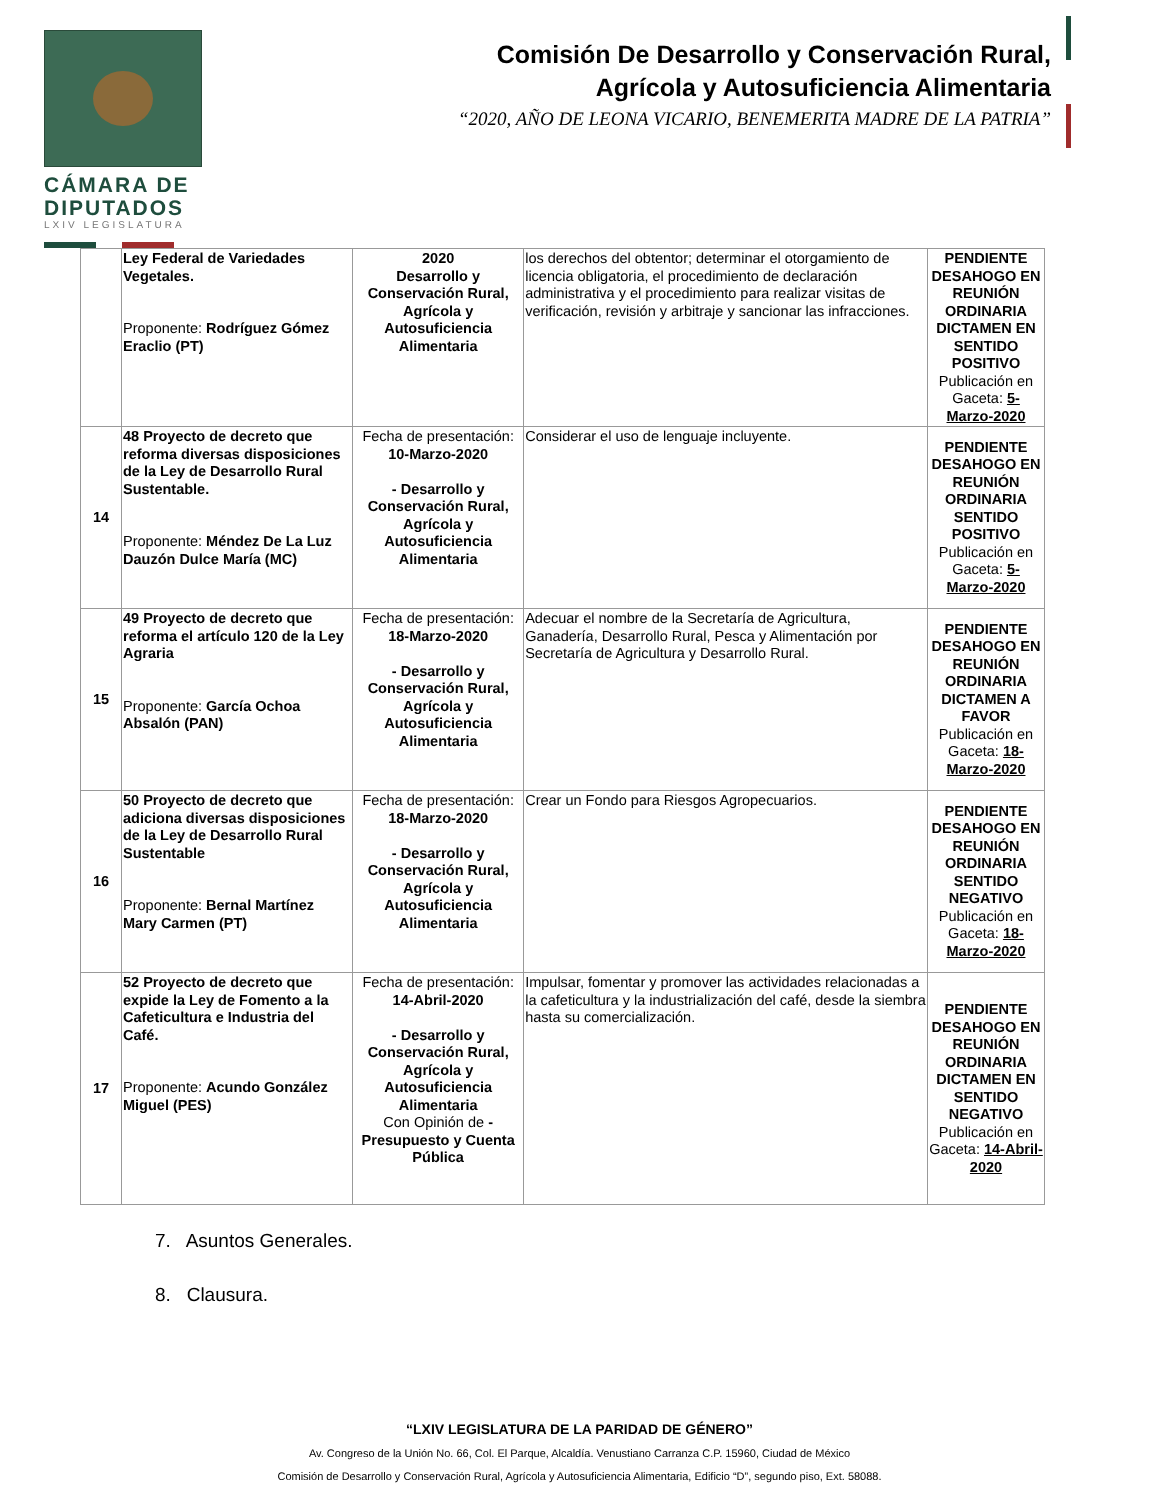CÁMARA DE
DIPUTADOS
LXIV LEGISLATURA
Comisión De Desarrollo y Conservación Rural,
Agrícola y Autosuficiencia Alimentaria
“2020, AÑO DE LEONA VICARIO, BENEMERITA MADRE DE LA PATRIA”
| | Ley Federal de Variedades Vegetales. Proponente: Rodríguez Gómez Eraclio (PT) | 2020 Desarrollo y Conservación Rural, Agrícola y Autosuficiencia Alimentaria | los derechos del obtentor; determinar el otorgamiento de licencia obligatoria, el procedimiento de declaración administrativa y el procedimiento para realizar visitas de verificación, revisión y arbitraje y sancionar las infracciones. | PENDIENTE DESAHOGO EN REUNIÓN ORDINARIA DICTAMEN EN SENTIDO POSITIVO Publicación en Gaceta: 5-Marzo-2020 |
| 14 | 48 Proyecto de decreto que reforma diversas disposiciones de la Ley de Desarrollo Rural Sustentable. Proponente: Méndez De La Luz Dauzón Dulce María (MC) | Fecha de presentación: 10-Marzo-2020 - Desarrollo y Conservación Rural, Agrícola y Autosuficiencia Alimentaria | Considerar el uso de lenguaje incluyente. | PENDIENTE DESAHOGO EN REUNIÓN ORDINARIA SENTIDO POSITIVO Publicación en Gaceta: 5-Marzo-2020 |
| 15 | 49 Proyecto de decreto que reforma el artículo 120 de la Ley Agraria Proponente: García Ochoa Absalón (PAN) | Fecha de presentación: 18-Marzo-2020 - Desarrollo y Conservación Rural, Agrícola y Autosuficiencia Alimentaria | Adecuar el nombre de la Secretaría de Agricultura, Ganadería, Desarrollo Rural, Pesca y Alimentación por Secretaría de Agricultura y Desarrollo Rural. | PENDIENTE DESAHOGO EN REUNIÓN ORDINARIA DICTAMEN A FAVOR Publicación en Gaceta: 18-Marzo-2020 |
| 16 | 50 Proyecto de decreto que adiciona diversas disposiciones de la Ley de Desarrollo Rural Sustentable Proponente: Bernal Martínez Mary Carmen (PT) | Fecha de presentación: 18-Marzo-2020 - Desarrollo y Conservación Rural, Agrícola y Autosuficiencia Alimentaria | Crear un Fondo para Riesgos Agropecuarios. | PENDIENTE DESAHOGO EN REUNIÓN ORDINARIA SENTIDO NEGATIVO Publicación en Gaceta: 18-Marzo-2020 |
| 17 | 52 Proyecto de decreto que expide la Ley de Fomento a la Cafeticultura e Industria del Café. Proponente: Acundo González Miguel (PES) | Fecha de presentación: 14-Abril-2020 - Desarrollo y Conservación Rural, Agrícola y Autosuficiencia Alimentaria Con Opinión de - Presupuesto y Cuenta Pública | Impulsar, fomentar y promover las actividades relacionadas a la cafeticultura y la industrialización del café, desde la siembra hasta su comercialización. | PENDIENTE DESAHOGO EN REUNIÓN ORDINARIA DICTAMEN EN SENTIDO NEGATIVO Publicación en Gaceta: 14-Abril-2020 |
7. Asuntos Generales.
8. Clausura.
“LXIV LEGISLATURA DE LA PARIDAD DE GÉNERO”
Av. Congreso de la Unión No. 66, Col. El Parque, Alcaldía. Venustiano Carranza C.P. 15960, Ciudad de México
Comisión de Desarrollo y Conservación Rural, Agrícola y Autosuficiencia Alimentaria, Edificio “D”, segundo piso, Ext. 58088.